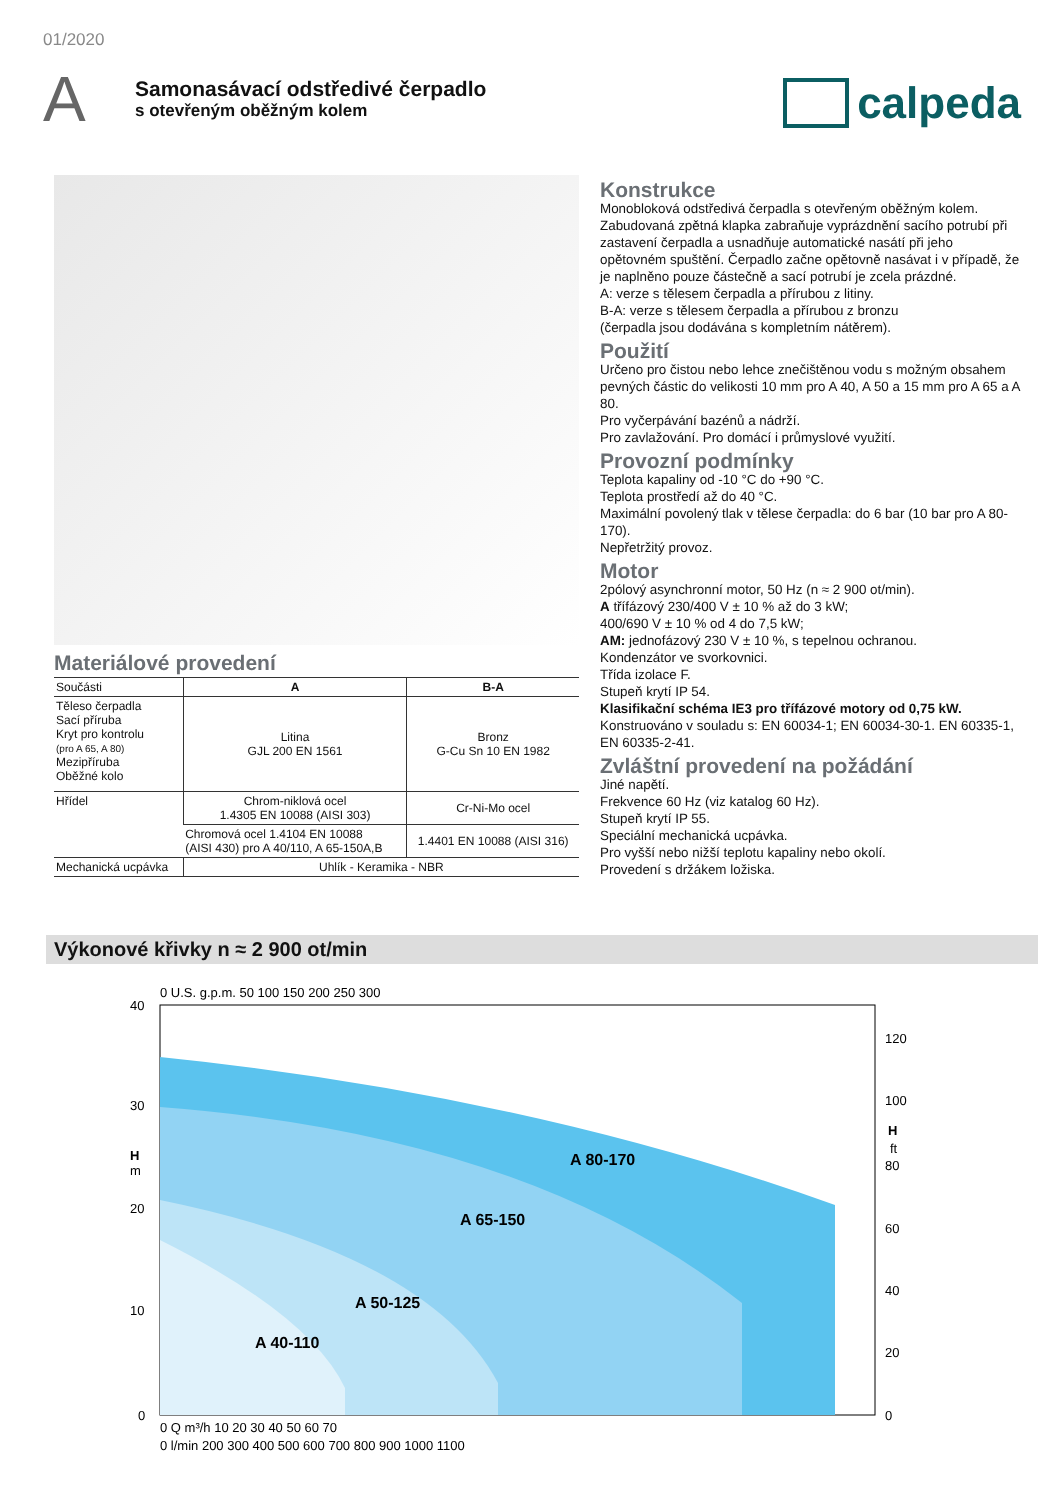01/2020
A
Samonasávací odstředivé čerpadlo
s otevřeným oběžným kolem
calpeda
Materiálové provedení
| Součásti | A | B-A |
| --- | --- | --- |
| Těleso čerpadla Sací příruba Kryt pro kontrolu (pro A 65, A 80) Mezipříruba Oběžné kolo | Litina GJL 200 EN 1561 | Bronz G-Cu Sn 10 EN 1982 |
| Hřídel | Chrom-niklová ocel 1.4305 EN 10088 (AISI 303) | Cr-Ni-Mo ocel |
| | Chromová ocel 1.4104 EN 10088 (AISI 430) pro A 40/110, A 65-150A,B | 1.4401 EN 10088 (AISI 316) |
| Mechanická ucpávka | Uhlík - Keramika - NBR | |
Konstrukce
Monobloková odstředivá čerpadla s otevřeným oběžným kolem. Zabudovaná zpětná klapka zabraňuje vyprázdnění sacího potrubí při zastavení čerpadla a usnadňuje automatické nasátí při jeho opětovném spuštění. Čerpadlo začne opětovně nasávat i v případě, že je naplněno pouze částečně a sací potrubí je zcela prázdné.
A: verze s tělesem čerpadla a přírubou z litiny.
B-A: verze s tělesem čerpadla a přírubou z bronzu
(čerpadla jsou dodávána s kompletním nátěrem).
Použití
Určeno pro čistou nebo lehce znečištěnou vodu s možným obsahem pevných částic do velikosti 10 mm pro A 40, A 50 a 15 mm pro A 65 a A 80.
Pro vyčerpávání bazénů a nádrží.
Pro zavlažování. Pro domácí i průmyslové využití.
Provozní podmínky
Teplota kapaliny od -10 °C do +90 °C.
Teplota prostředí až do 40 °C.
Maximální povolený tlak v tělese čerpadla: do 6 bar (10 bar pro A 80-170).
Nepřetržitý provoz.
Motor
2pólový asynchronní motor, 50 Hz (n ≈ 2 900 ot/min).
A třífázový 230/400 V ± 10 % až do 3 kW;
400/690 V ± 10 % od 4 do 7,5 kW;
AM: jednofázový 230 V ± 10 %, s tepelnou ochranou.
Kondenzátor ve svorkovnici.
Třída izolace F.
Stupeň krytí IP 54.
Klasifikační schéma IE3 pro třífázové motory od 0,75 kW.
Konstruováno v souladu s: EN 60034-1; EN 60034-30-1. EN 60335-1, EN 60335-2-41.
Zvláštní provedení na požádání
Jiné napětí.
Frekvence 60 Hz (viz katalog 60 Hz).
Stupeň krytí IP 55.
Speciální mechanická ucpávka.
Pro vyšší nebo nižší teplotu kapaliny nebo okolí.
Provedení s držákem ložiska.
Výkonové křivky n ≈ 2 900 ot/min
40
30
20
10
0
H
m
0 U.S. g.p.m. 50 100 150 200 250 300
120
100
H
ft
80
60
40
20
0
A 80-170
A 65-150
A 50-125
A 40-110
0 Q m³/h 10 20 30 40 50 60 70
0 l/min 200 300 400 500 600 700 800 900 1000 1100